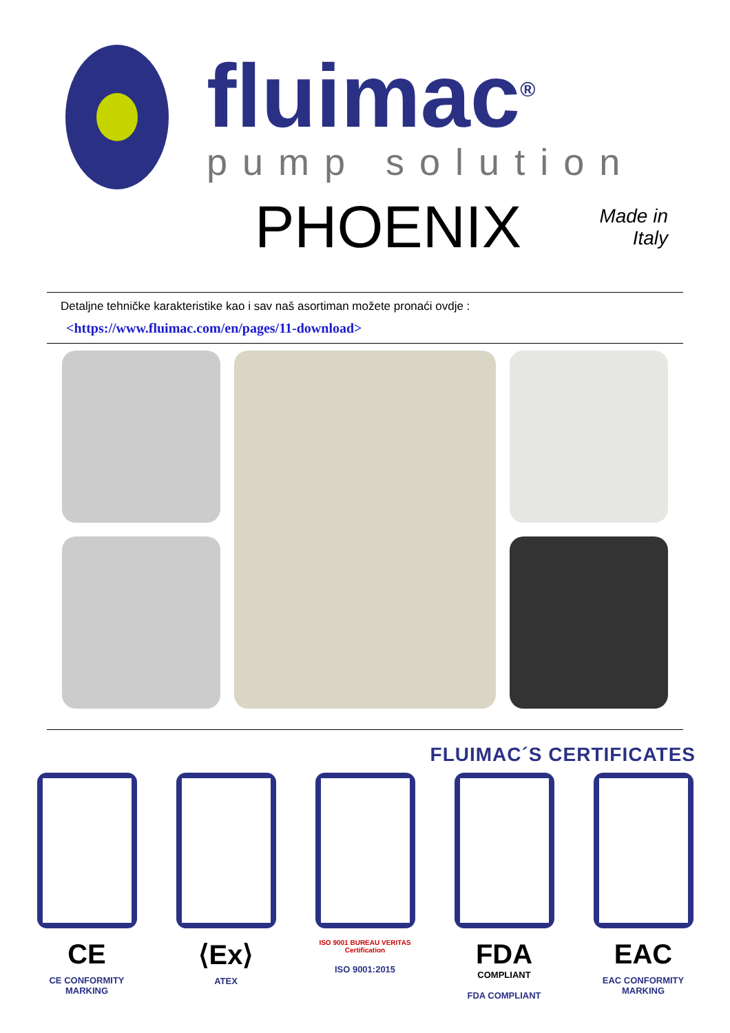fluimac<sup>®</sup>
pump solution
PHOENIX
Made in
Italy
Detaljne tehničke karakteristike kao i sav naš asortiman možete pronaći ovdje :
<https://www.fluimac.com/en/pages/11-download>
FLUIMAC´S CERTIFICATES
CE
CE CONFORMITY MARKING
⟨Ex⟩
ATEX
ISO 9001 BUREAU VERITAS Certification
ISO 9001:2015
FDA
COMPLIANT
FDA COMPLIANT
EAC
EAC CONFORMITY MARKING